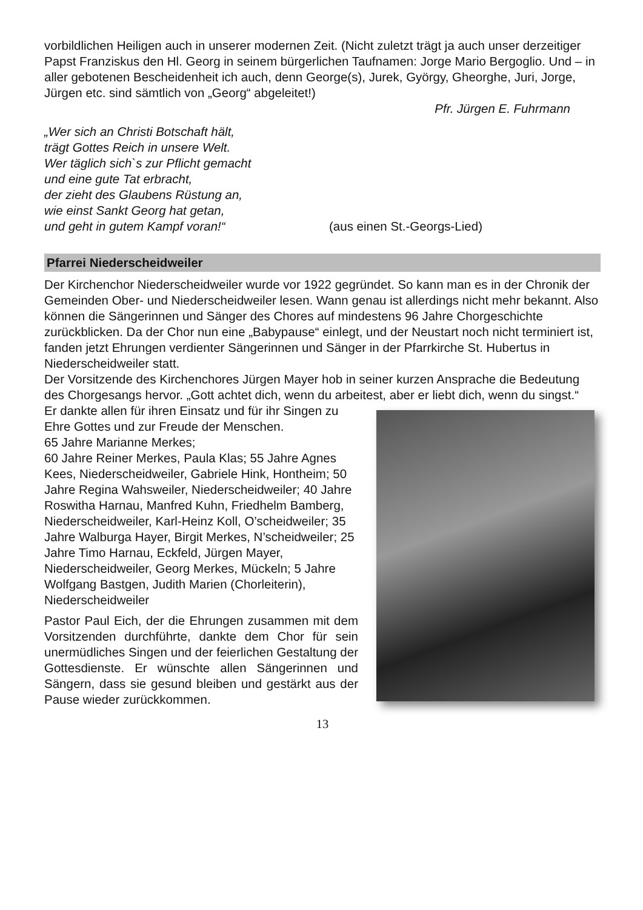vorbildlichen Heiligen auch in unserer modernen Zeit. (Nicht zuletzt trägt ja auch unser derzeitiger Papst Franziskus den Hl. Georg in seinem bürgerlichen Taufnamen: Jorge Mario Bergoglio. Und – in aller gebotenen Bescheidenheit ich auch, denn George(s), Jurek, György, Gheorghe, Juri, Jorge, Jürgen etc. sind sämtlich von „Georg“ abgeleitet!)
Pfr. Jürgen E. Fuhrmann
„Wer sich an Christi Botschaft hält,
trägt Gottes Reich in unsere Welt.
Wer täglich sich`s zur Pflicht gemacht
und eine gute Tat erbracht,
der zieht des Glaubens Rüstung an,
wie einst Sankt Georg hat getan,
und geht in gutem Kampf voran!“
(aus einen St.-Georgs-Lied)
Pfarrei Niederscheidweiler
Der Kirchenchor Niederscheidweiler wurde vor 1922 gegründet. So kann man es in der Chronik der Gemeinden Ober- und Niederscheidweiler lesen. Wann genau ist allerdings nicht mehr bekannt. Also können die Sängerinnen und Sänger des Chores auf mindestens 96 Jahre Chorgeschichte zurückblicken. Da der Chor nun eine „Babypause“ einlegt, und der Neustart noch nicht terminiert ist, fanden jetzt Ehrungen verdienter Sängerinnen und Sänger in der Pfarrkirche St. Hubertus in Niederscheidweiler statt.
Der Vorsitzende des Kirchenchores Jürgen Mayer hob in seiner kurzen Ansprache die Bedeutung des Chorgesangs hervor. „Gott achtet dich, wenn du arbeitest, aber er liebt dich, wenn du singst.“
Er dankte allen für ihren Einsatz und für ihr Singen zu Ehre Gottes und zur Freude der Menschen.
65 Jahre Marianne Merkes;
60 Jahre Reiner Merkes, Paula Klas; 55 Jahre Agnes Kees, Niederscheidweiler, Gabriele Hink, Hontheim; 50 Jahre Regina Wahsweiler, Niederscheidweiler; 40 Jahre Roswitha Harnau, Manfred Kuhn, Friedhelm Bamberg, Niederscheidweiler, Karl-Heinz Koll, O’scheidweiler; 35 Jahre Walburga Hayer, Birgit Merkes, N’scheidweiler; 25 Jahre Timo Harnau, Eckfeld, Jürgen Mayer, Niederscheidweiler, Georg Merkes, Mückeln; 5 Jahre Wolfgang Bastgen, Judith Marien (Chorleiterin), Niederscheidweiler
Pastor Paul Eich, der die Ehrungen zusammen mit dem Vorsitzenden durchführte, dankte dem Chor für sein unermüdliches Singen und der feierlichen Gestaltung der Gottesdienste. Er wünschte allen Sängerinnen und Sängern, dass sie gesund bleiben und gestärkt aus der Pause wieder zurückkommen.
13